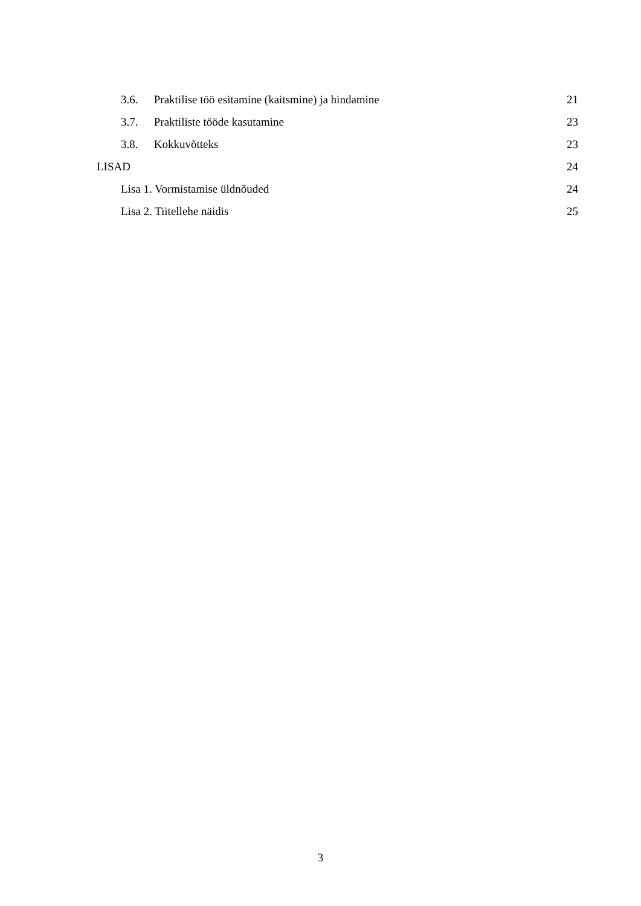3.6. Praktilise töö esitamine (kaitsmine) ja hindamine 21
3.7. Praktiliste tööde kasutamine 23
3.8. Kokkuvõtteks 23
LISAD 24
Lisa 1. Vormistamise üldnõuded 24
Lisa 2. Tiitellehe näidis 25
3